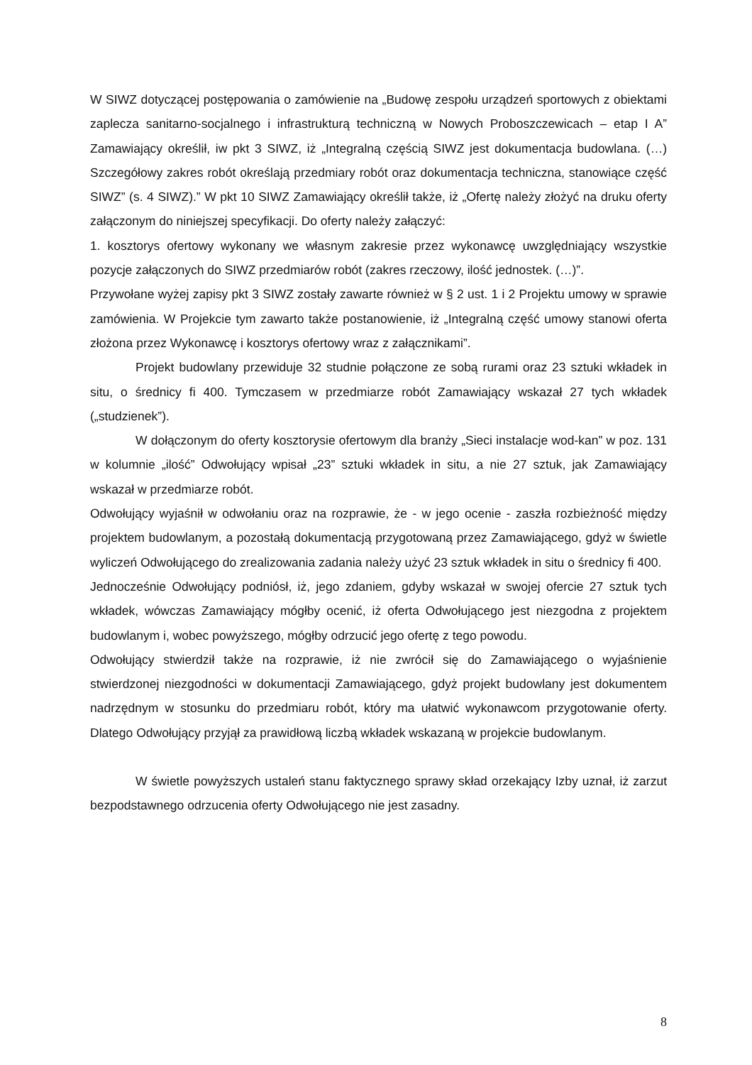W SIWZ dotyczącej postępowania o zamówienie na „Budowę zespołu urządzeń sportowych z obiektami zaplecza sanitarno-socjalnego i infrastrukturą techniczną w Nowych Proboszczewicach – etap I A” Zamawiający określił, iw pkt 3 SIWZ, iż „Integralną częścią SIWZ jest dokumentacja budowlana. (…) Szczegółowy zakres robót określają przedmiary robót oraz dokumentacja techniczna, stanowiące część SIWZ” (s. 4 SIWZ).” W pkt 10 SIWZ Zamawiający określił także, iż „Ofertę należy złożyć na druku oferty załączonym do niniejszej specyfikacji. Do oferty należy załączyć:
1. kosztorys ofertowy wykonany we własnym zakresie przez wykonawcę uwzględniający wszystkie pozycje załączonych do SIWZ przedmiarów robót (zakres rzeczowy, ilość jednostek. (…)”.
Przywołane wyżej zapisy pkt 3 SIWZ zostały zawarte również w § 2 ust. 1 i 2 Projektu umowy w sprawie zamówienia. W Projekcie tym zawarto także postanowienie, iż „Integralną część umowy stanowi oferta złożona przez Wykonawcę i kosztorys ofertowy wraz z załącznikami”.
Projekt budowlany przewiduje 32 studnie połączone ze sobą rurami oraz 23 sztuki wkładek in situ, o średnicy fi 400. Tymczasem w przedmiarze robót Zamawiający wskazał 27 tych wkładek („studzienek”).
W dołączonym do oferty kosztorysie ofertowym dla branży „Sieci instalacje wod-kan” w poz. 131 w kolumnie „ilość” Odwołujący wpisał „23” sztuki wkładek in situ, a nie 27 sztuk, jak Zamawiający wskazał w przedmiarze robót.
Odwołujący wyjaśnił w odwołaniu oraz na rozprawie, że - w jego ocenie - zaszła rozbieżność między projektem budowlanym, a pozostałą dokumentacją przygotowaną przez Zamawiającego, gdyż w świetle wyliczeń Odwołującego do zrealizowania zadania należy użyć 23 sztuk wkładek in situ o średnicy fi 400.
Jednocześnie Odwołujący podniósł, iż, jego zdaniem, gdyby wskazał w swojej ofercie 27 sztuk tych wkładek, wówczas Zamawiający mógłby ocenić, iż oferta Odwołującego jest niezgodna z projektem budowlanym i, wobec powyższego, mógłby odrzucić jego ofertę z tego powodu.
Odwołujący stwierdził także na rozprawie, iż nie zwrócił się do Zamawiającego o wyjaśnienie stwierdzonej niezgodności w dokumentacji Zamawiającego, gdyż projekt budowlany jest dokumentem nadrzędnym w stosunku do przedmiaru robót, który ma ułatwić wykonawcom przygotowanie oferty. Dlatego Odwołujący przyjął za prawidłową liczbą wkładek wskazaną w projekcie budowlanym.
W świetle powyższych ustaleń stanu faktycznego sprawy skład orzekający Izby uznał, iż zarzut bezpodstawnego odrzucenia oferty Odwołującego nie jest zasadny.
8